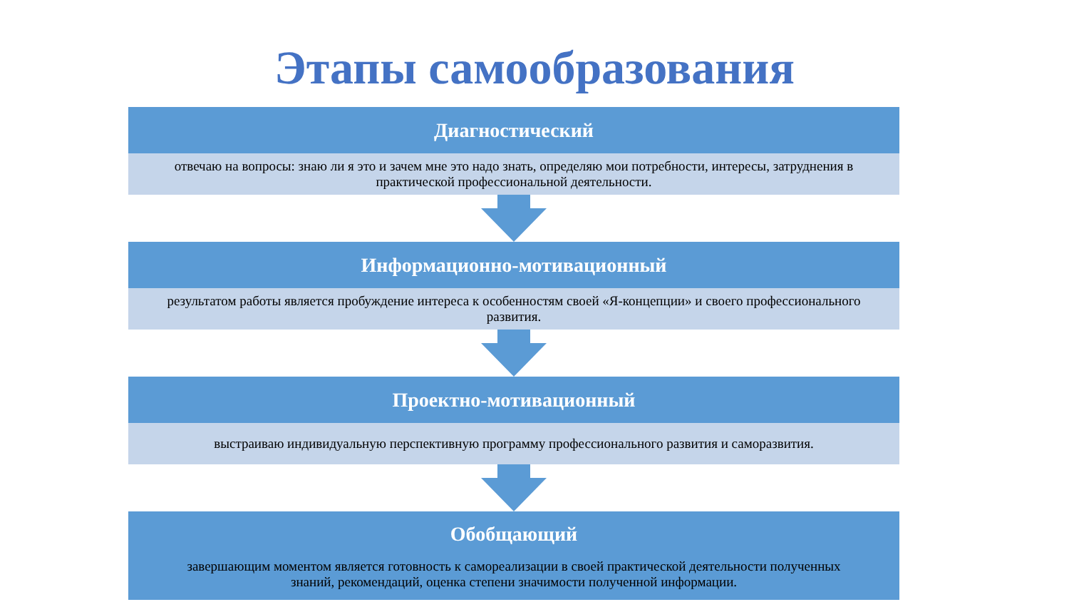Этапы самообразования
Диагностический
отвечаю на вопросы: знаю ли я это и зачем мне это надо знать, определяю мои потребности, интересы, затруднения в практической профессиональной деятельности.
Информационно-мотивационный
результатом работы является пробуждение интереса к особенностям своей «Я-концепции» и своего профессионального развития.
Проектно-мотивационный
выстраиваю индивидуальную перспективную программу профессионального развития и саморазвития.
Обобщающий
завершающим моментом является готовность к самореализации в своей практической деятельности полученных знаний, рекомендаций, оценка степени значимости полученной информации.